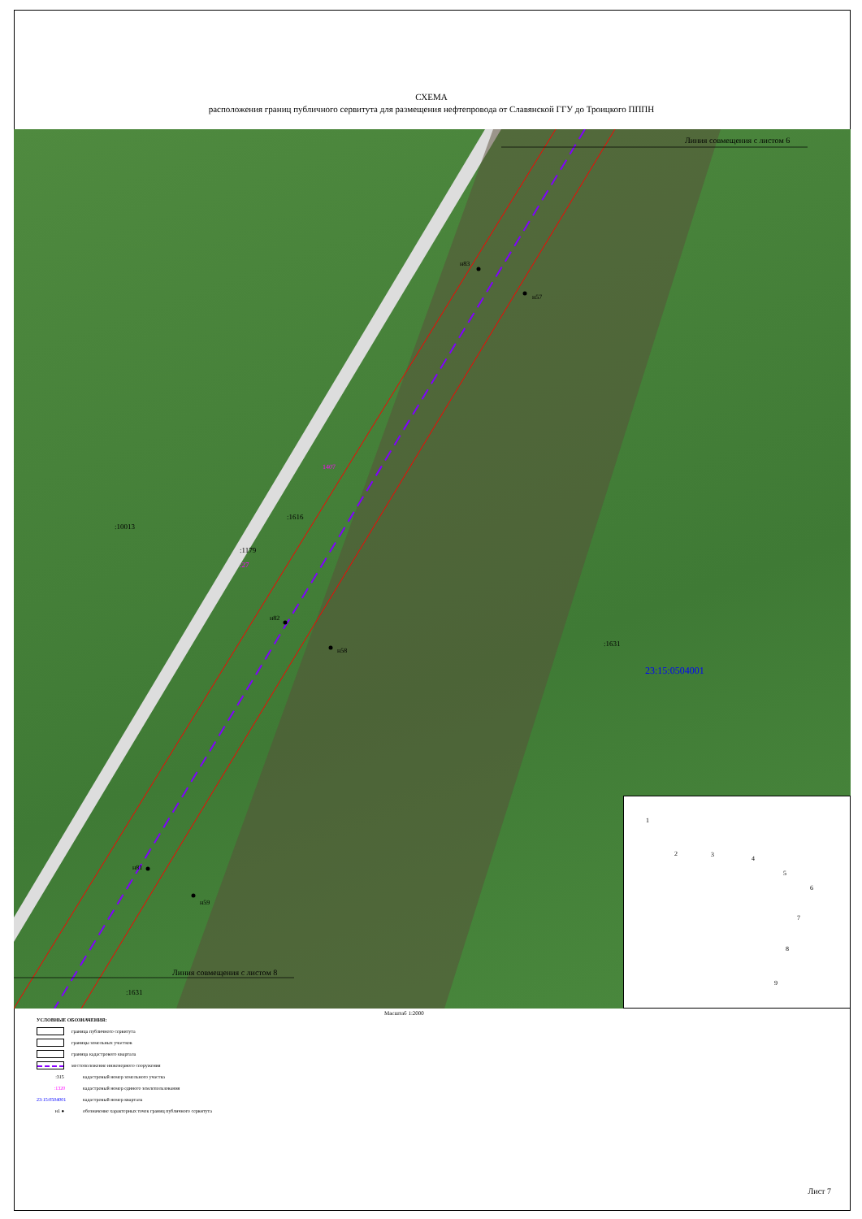СХЕМА
расположения границ публичного сервитута для размещения нефтепровода от Славянской ГГУ до Троицкого ПППН
Линия совмещения с листом 6
н83
н57
1407
:1616
:10013
:1179
:27
н82
н58
:1631
23:15:0504001
н81
н59
Линия совмещения с листом 8
:1631
1
2 3
4
5
6
7
8
9
Масштаб 1:2000
УСЛОВНЫЕ ОБОЗНАЧЕНИЯ:
граница публичного сервитута
границы земельных участков
граница кадастрового квартала
местоположение инженерного сооружения
:315 кадастровый номер земельного участка
:1320 кадастровый номер единого землепользования
23:15:0504001 кадастровый номер квартала
н1 ● обозначение характерных точек границ публичного сервитута
Лист 7